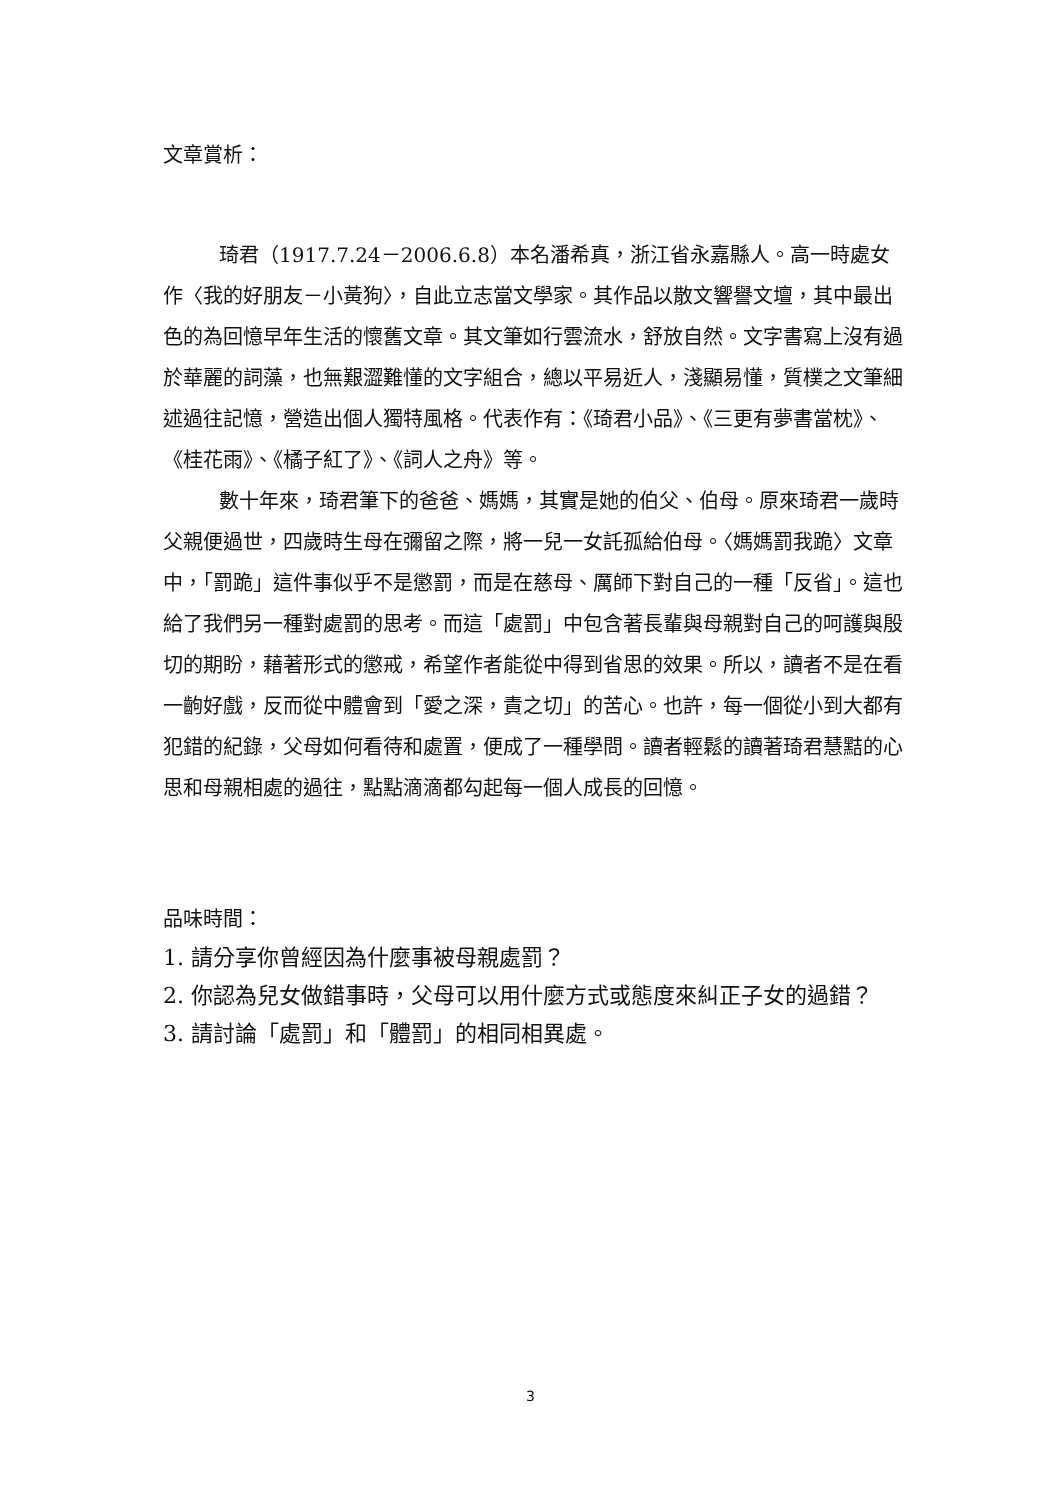文章賞析：
琦君（1917.7.24－2006.6.8）本名潘希真，浙江省永嘉縣人。高一時處女作〈我的好朋友－小黃狗〉，自此立志當文學家。其作品以散文響譽文壇，其中最出色的為回憶早年生活的懷舊文章。其文筆如行雲流水，舒放自然。文字書寫上沒有過於華麗的詞藻，也無艱澀難懂的文字組合，總以平易近人，淺顯易懂，質樸之文筆細述過往記憶，營造出個人獨特風格。代表作有：《琦君小品》、《三更有夢書當枕》、《桂花雨》、《橘子紅了》、《詞人之舟》等。
數十年來，琦君筆下的爸爸、媽媽，其實是她的伯父、伯母。原來琦君一歲時父親便過世，四歲時生母在彌留之際，將一兒一女託孤給伯母。〈媽媽罰我跪〉文章中，「罰跪」這件事似乎不是懲罰，而是在慈母、厲師下對自己的一種「反省」。這也給了我們另一種對處罰的思考。而這「處罰」中包含著長輩與母親對自己的呵護與殷切的期盼，藉著形式的懲戒，希望作者能從中得到省思的效果。所以，讀者不是在看一齣好戲，反而從中體會到「愛之深，責之切」的苦心。也許，每一個從小到大都有犯錯的紀錄，父母如何看待和處置，便成了一種學問。讀者輕鬆的讀著琦君慧黠的心思和母親相處的過往，點點滴滴都勾起每一個人成長的回憶。
品味時間：
1. 請分享你曾經因為什麼事被母親處罰？
2. 你認為兒女做錯事時，父母可以用什麼方式或態度來糾正子女的過錯？
3. 請討論「處罰」和「體罰」的相同相異處。
3